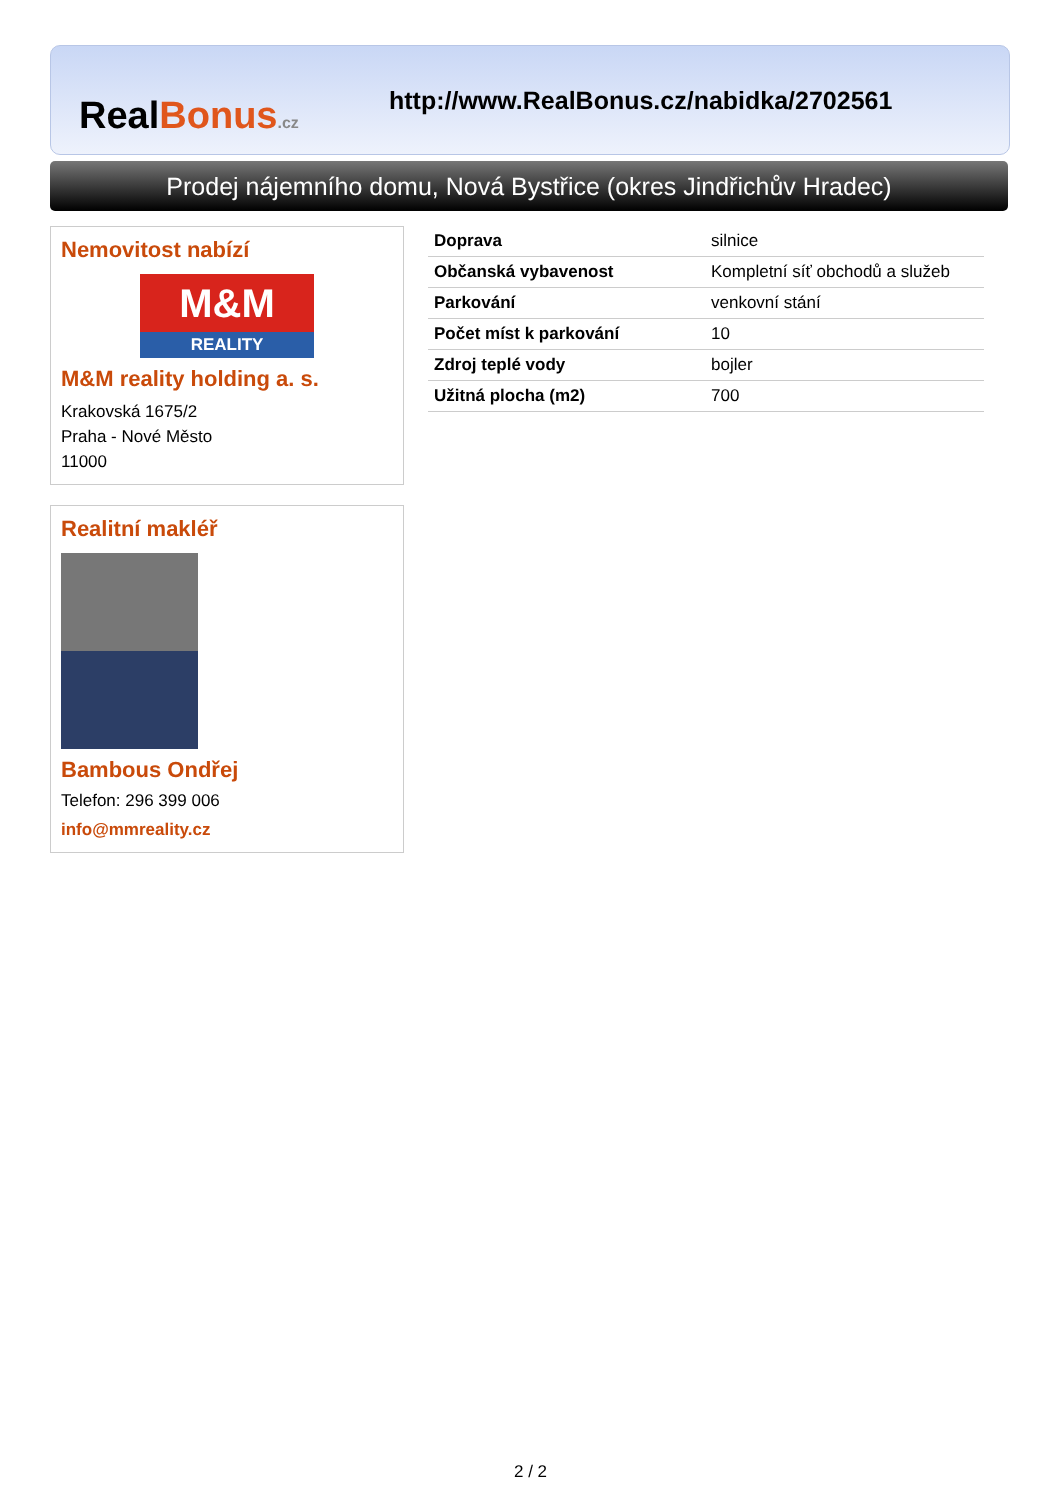RealBonus.cz
http://www.RealBonus.cz/nabidka/2702561
Prodej nájemního domu, Nová Bystřice (okres Jindřichův Hradec)
Nemovitost nabízí
M&M
REALITY
M&M reality holding a. s.
Krakovská 1675/2
Praha - Nové Město
11000
Realitní makléř
Bambous Ondřej
Telefon: 296 399 006
info@mmreality.cz
| Doprava | silnice |
| Občanská vybavenost | Kompletní síť obchodů a služeb |
| Parkování | venkovní stání |
| Počet míst k parkování | 10 |
| Zdroj teplé vody | bojler |
| Užitná plocha (m2) | 700 |
2 / 2